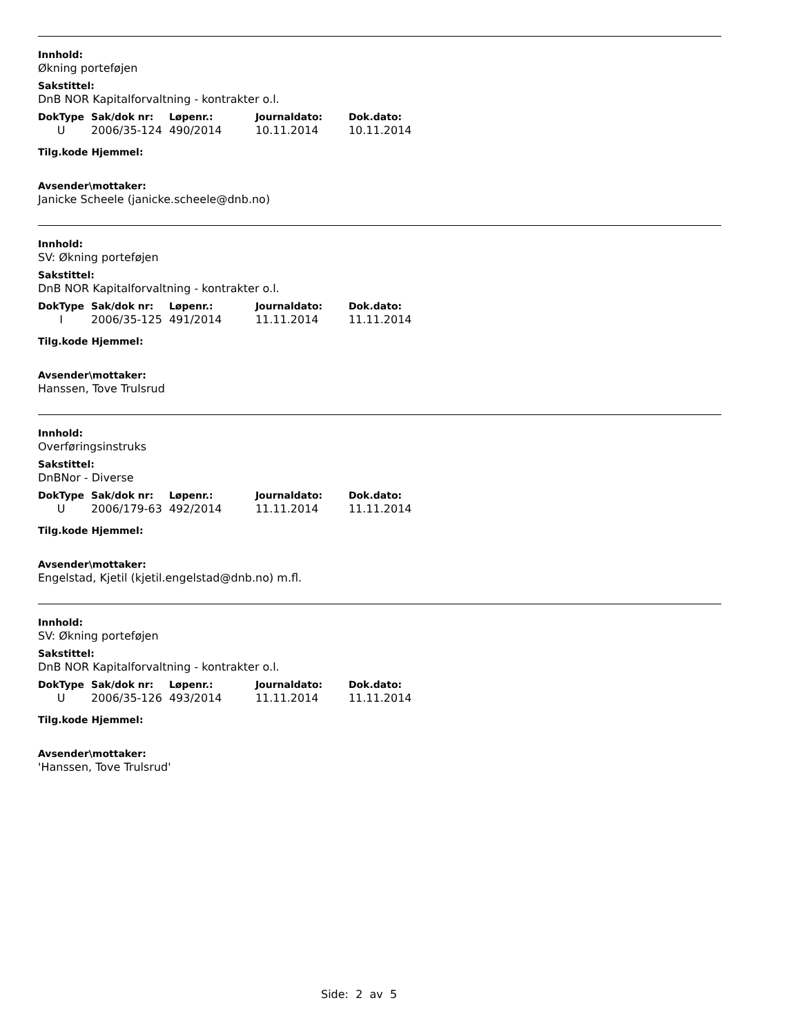Innhold:
Økning porteføjen
Sakstittel:
DnB NOR Kapitalforvaltning - kontrakter o.l.
| DokType | Sak/dok nr: | Løpenr.: | Journaldato: | Dok.dato: |
| --- | --- | --- | --- | --- |
| U | 2006/35-124 | 490/2014 | 10.11.2014 | 10.11.2014 |
Tilg.kode Hjemmel:
Avsender\mottaker:
Janicke Scheele (janicke.scheele@dnb.no)
Innhold:
SV: Økning porteføjen
Sakstittel:
DnB NOR Kapitalforvaltning - kontrakter o.l.
| DokType | Sak/dok nr: | Løpenr.: | Journaldato: | Dok.dato: |
| --- | --- | --- | --- | --- |
| I | 2006/35-125 | 491/2014 | 11.11.2014 | 11.11.2014 |
Tilg.kode Hjemmel:
Avsender\mottaker:
Hanssen, Tove Trulsrud
Innhold:
Overføringsinstruks
Sakstittel:
DnBNor - Diverse
| DokType | Sak/dok nr: | Løpenr.: | Journaldato: | Dok.dato: |
| --- | --- | --- | --- | --- |
| U | 2006/179-63 | 492/2014 | 11.11.2014 | 11.11.2014 |
Tilg.kode Hjemmel:
Avsender\mottaker:
Engelstad, Kjetil (kjetil.engelstad@dnb.no) m.fl.
Innhold:
SV: Økning porteføjen
Sakstittel:
DnB NOR Kapitalforvaltning - kontrakter o.l.
| DokType | Sak/dok nr: | Løpenr.: | Journaldato: | Dok.dato: |
| --- | --- | --- | --- | --- |
| U | 2006/35-126 | 493/2014 | 11.11.2014 | 11.11.2014 |
Tilg.kode Hjemmel:
Avsender\mottaker:
'Hanssen, Tove Trulsrud'
Side: 2 av 5